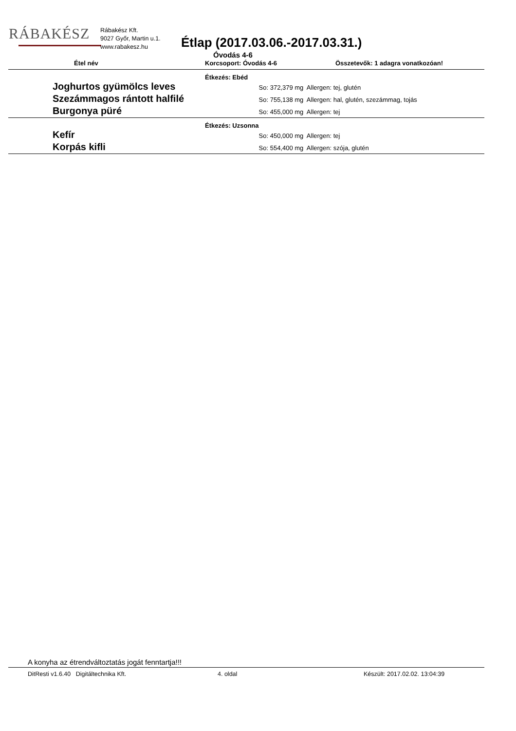RÁBAKÉSZ
Rábakész Kft.
9027 Győr, Martin u.1.
www.rabakesz.hu
Étlap (2017.03.06.-2017.03.31.)
Óvodás 4-6
Étel név Korcsoport: Óvodás 4-6
Összetevők: 1 adagra vonatkozóan!
| Étkezés: Ebéd | |
| Joghurtos gyümölcs leves | So: 372,379 mg Allergen: tej, glutén |
| Szezámmagos rántott halfilé | So: 755,138 mg Allergen: hal, glutén, szezámmag, tojás |
| Burgonya püré | So: 455,000 mg Allergen: tej |
| Étkezés: Uzsonna | |
| Kefír | So: 450,000 mg Allergen: tej |
| Korpás kifli | So: 554,400 mg Allergen: szója, glutén |
A konyha az étrendváltoztatás jogát fenntartja!!!
DitResti v1.6.40 Digitáltechnika Kft. 4. oldal Készült: 2017.02.02. 13:04:39